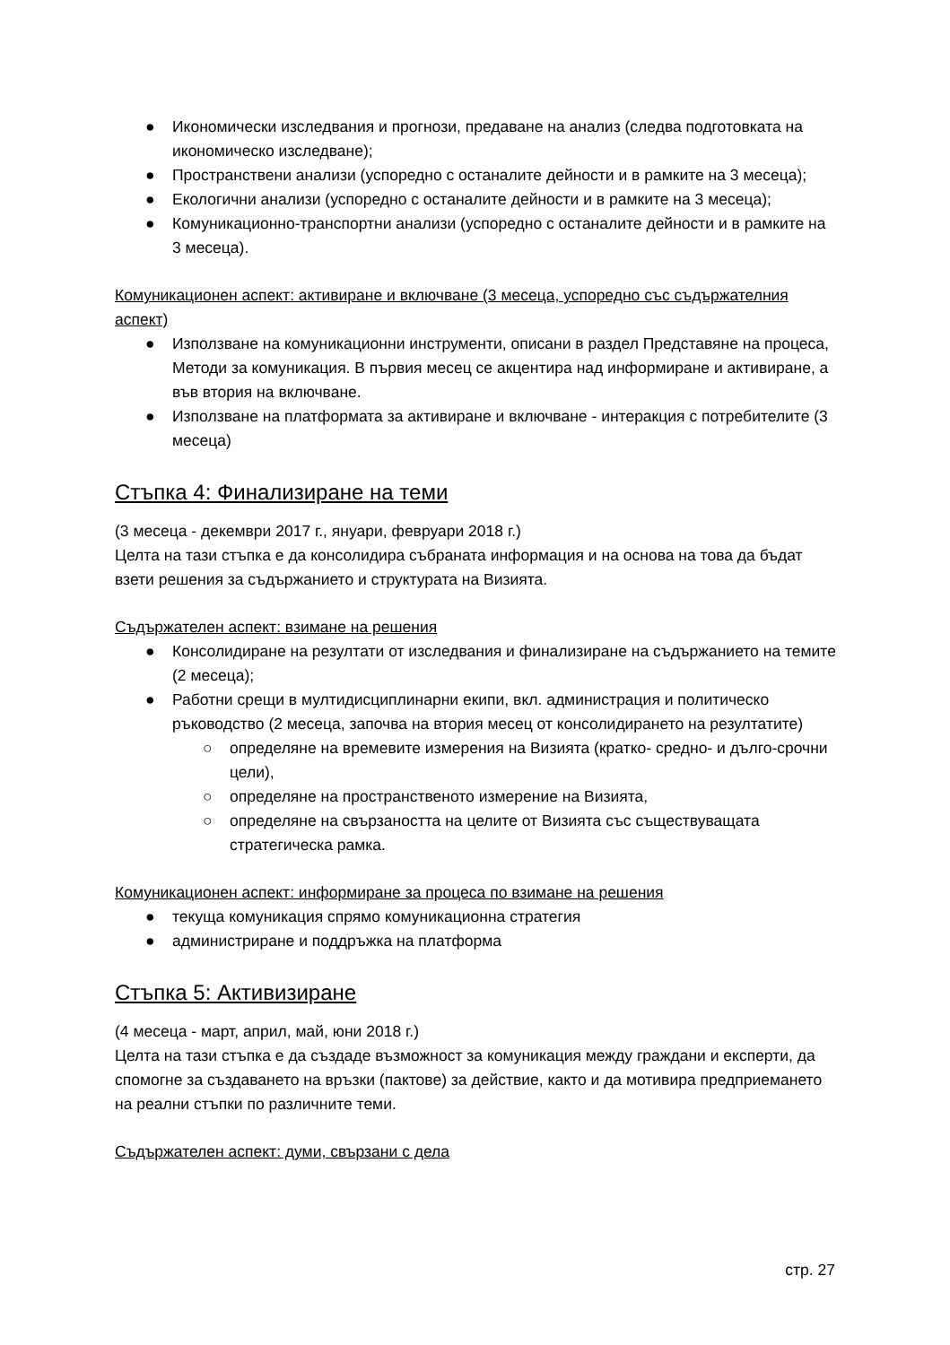● Икономически изследвания и прогнози, предаване на анализ (следва подготовката на икономическо изследване);
● Пространствени анализи (успоредно с останалите дейности и в рамките на 3 месеца);
● Екологични анализи (успоредно с останалите дейности и в рамките на 3 месеца);
● Комуникационно-транспортни анализи (успоредно с останалите дейности и в рамките на 3 месеца).
Комуникационен аспект: активиране и включване (3 месеца, успоредно със съдържателния аспект)
● Използване на комуникационни инструменти, описани в раздел Представяне на процеса, Методи за комуникация. В първия месец се акцентира над информиране и активиране, а във втория на включване.
● Използване на платформата за активиране и включване - интеракция с потребителите (3 месеца)
Стъпка 4: Финализиране на теми
(3 месеца - декември 2017 г., януари, февруари 2018 г.)
Целта на тази стъпка е да консолидира събраната информация и на основа на това да бъдат взети решения за съдържанието и структурата на Визията.
Съдържателен аспект: взимане на решения
● Консолидиране на резултати от изследвания и финализиране на съдържанието на темите (2 месеца);
● Работни срещи в мултидисциплинарни екипи, вкл. администрация и политическо ръководство (2 месеца, започва на втория месец от консолидирането на резултатите)
○ определяне на времевите измерения на Визията (кратко- средно- и дълго-срочни цели),
○ определяне на пространственото измерение на Визията,
○ определяне на свързаността на целите от Визията със съществуващата стратегическа рамка.
Комуникационен аспект: информиране за процеса по взимане на решения
● текуща комуникация спрямо комуникационна стратегия
● администриране и поддръжка на платформа
Стъпка 5: Активизиране
(4 месеца - март, април, май, юни 2018 г.)
Целта на тази стъпка е да създаде възможност за комуникация между граждани и експерти, да спомогне за създаването на връзки (пактове) за действие, както и да мотивира предприемането на реални стъпки по различните теми.
Съдържателен аспект: думи, свързани с дела
стр. 27